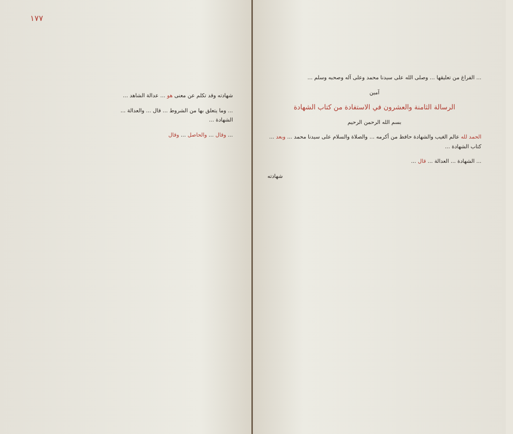١٧٧
شهادته وقد تكلم عن معنى هو ... عدالة الشاهد ...
... وما يتعلق بها من الشروط ... قال ... والعدالة ... الشهادة ...
... وقال ... والحاصل ... وقال
... الفراغ من تعليقها ... وصلى الله على سيدنا محمد وعلى آله وصحبه وسلم ...
آمين
الرسالة الثامنة والعشرون في الاستفادة من كتاب الشهادة
بسم الله الرحمن الرحيم
الحمد لله عالم الغيب والشهادة حافظ من أكرمه ... والصلاة والسلام على سيدنا محمد ... وبعد ... كتاب الشهادة ...
... الشهادة ... العدالة ... قال ...
شهادته